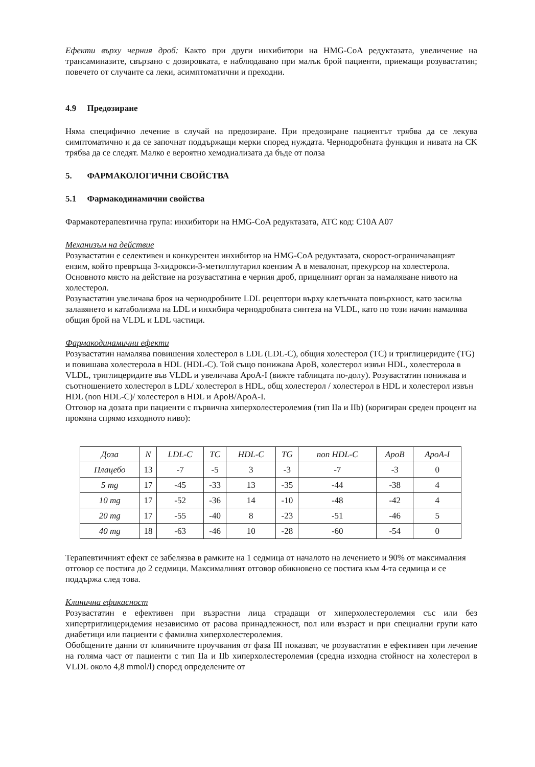Ефекти върху черния дроб: Както при други инхибитори на HMG-CoA редуктазата, увеличение на трансаминазите, свързано с дозировката, е наблюдавано при малък брой пациенти, приемащи розувастатин; повечето от случаите са леки, асимптоматични и преходни.
4.9 Предозиране
Няма специфично лечение в случай на предозиране. При предозиране пациентът трябва да се лекува симптоматично и да се започнат поддържащи мерки според нуждата. Чернодробната функция и нивата на CK трябва да се следят. Малко е вероятно хемодиализата да бъде от полза
5. ФАРМАКОЛОГИЧНИ СВОЙСТВА
5.1 Фармакодинамични свойства
Фармакотерапевтична група: инхибитори на HMG-CoA редуктазата, ATC код: C10A A07
Механизъм на действие
Розувастатин е селективен и конкурентен инхибитор на HMG-CoA редуктазата, скорост-ограничаващият ензим, който превръща 3-хидрокси-3-метилглутарил коензим А в мевалонат, прекурсор на холестерола. Основното място на действие на розувастатина е черния дроб, прицелният орган за намаляване нивото на холестерол.
Розувастатин увеличава броя на чернодробните LDL рецептори върху клетъчната повърхност, като засилва залавянето и катаболизма на LDL и инхибира чернодробната синтеза на VLDL, като по този начин намалява общия брой на VLDL и LDL частици.
Фармакодинамични ефекти
Розувастатин намалява повишения холестерол в LDL (LDL-C), общия холестерол (TC) и триглицеридите (TG) и повишава холестерола в HDL (HDL-C). Той също понижава ApoB, холестерол извън HDL, холестерола в VLDL, триглицеридите във VLDL и увеличава ApoA-I (вижте таблицата по-долу). Розувастатин понижава и съотношението холестерол в LDL/ холестерол в HDL, общ холестерол / холестерол в HDL и холестерол извън HDL (non HDL-C)/ холестерол в HDL и ApoB/ApoA-I.
Отговор на дозата при пациенти с първична хиперхолестеролемия (тип IIa и IIb) (коригиран среден процент на промяна спрямо изходното ниво):
| Доза | N | LDL-C | TC | HDL-C | TG | non HDL-C | ApoB | ApoA-I |
| --- | --- | --- | --- | --- | --- | --- | --- | --- |
| Плацебо | 13 | -7 | -5 | 3 | -3 | -7 | -3 | 0 |
| 5 mg | 17 | -45 | -33 | 13 | -35 | -44 | -38 | 4 |
| 10 mg | 17 | -52 | -36 | 14 | -10 | -48 | -42 | 4 |
| 20 mg | 17 | -55 | -40 | 8 | -23 | -51 | -46 | 5 |
| 40 mg | 18 | -63 | -46 | 10 | -28 | -60 | -54 | 0 |
Терапевтичният ефект се забелязва в рамките на 1 седмица от началото на лечението и 90% от максималния отговор се постига до 2 седмици. Максималният отговор обикновено се постига към 4-та седмица и се поддържа след това.
Клинична ефикасност
Розувастатин е ефективен при възрастни лица страдащи от хиперхолестеролемия със или без хипертриглицеридемия независимо от расова принадлежност, пол или възраст и при специални групи като диабетици или пациенти с фамилна хиперхолестеролемия.
Обобщените данни от клиничните проучвания от фаза III показват, че розувастатин е ефективен при лечение на голяма част от пациенти с тип IIa и IIb хиперхолестеролемия (средна изходна стойност на холестерол в VLDL около 4,8 mmol/l) според определените от